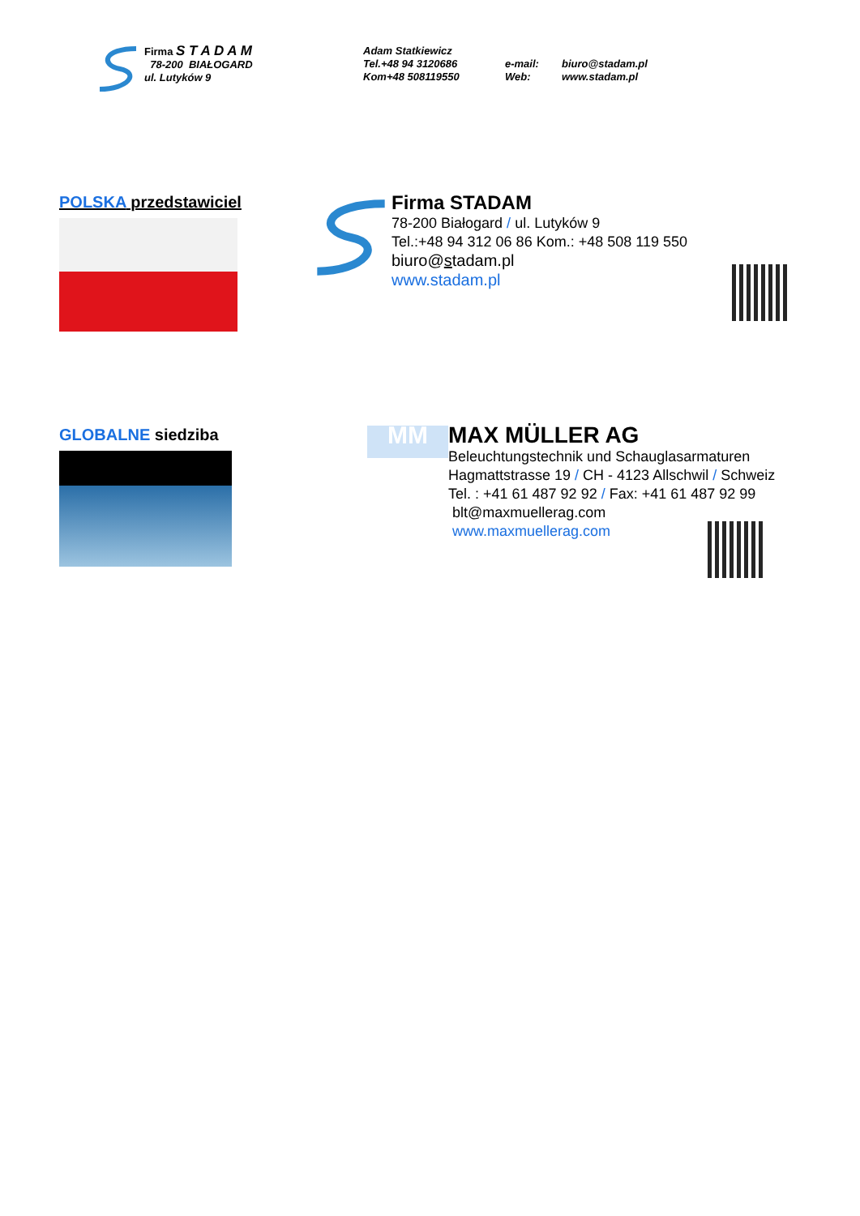Firma S T A D A M
78-200 BIAŁOGARD
ul. Lutyków 9
Adam Statkiewicz
Tel.+48 94 3120686
Kom+48 508119550
e-mail:
Web:
biuro@stadam.pl
www.stadam.pl
POLSKA przedstawiciel
Firma STADAM
78-200 Białogard / ul. Lutyków 9
Tel.:+48 94 312 06 86 Kom.: +48 508 119 550
biuro@stadam.pl
www.stadam.pl
GLOBALNE siedziba
MM
MAX MÜLLER AG
Beleuchtungstechnik und Schauglasarmaturen
Hagmattstrasse 19 / CH - 4123 Allschwil / Schweiz
Tel. : +41 61 487 92 92 / Fax: +41 61 487 92 99
blt@maxmuellerag.com
www.maxmuellerag.com